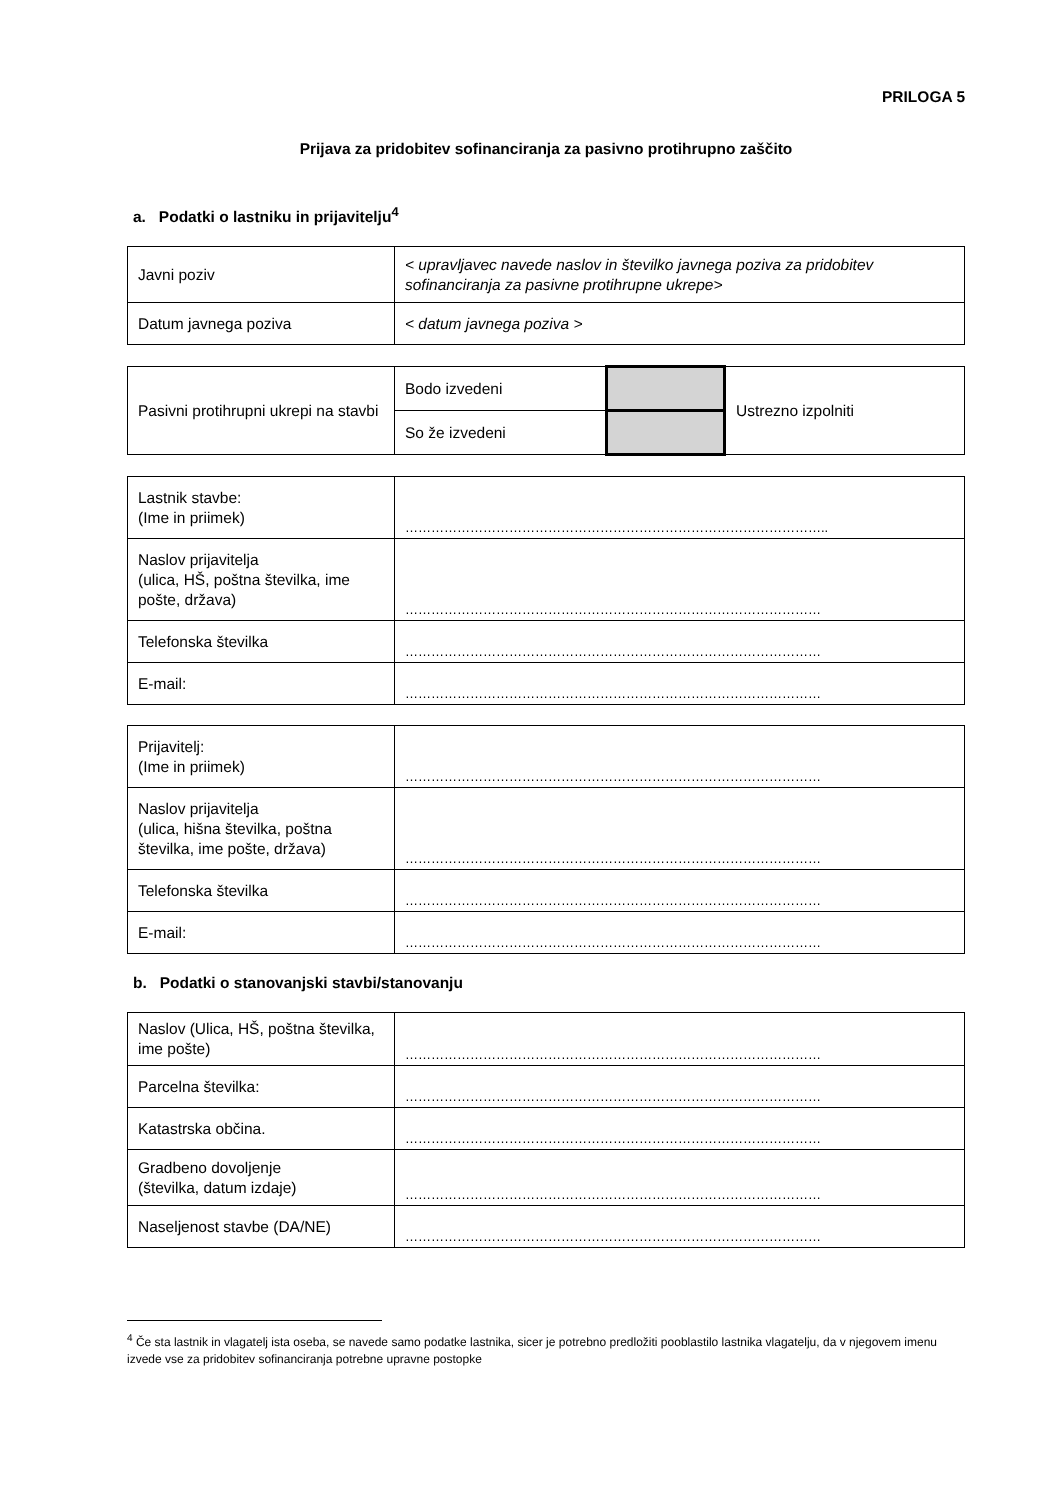PRILOGA 5
Prijava za pridobitev sofinanciranja za pasivno protihrupno zaščito
a. Podatki o lastniku in prijavitelju<sup>4</sup>
| Javni poziv | < upravljavec navede naslov in številko javnega poziva za pridobitev sofinanciranja za pasivne protihrupne ukrepe> |
| Datum javnega poziva | < datum javnega poziva > |
| Pasivni protihrupni ukrepi na stavbi | Bodo izvedeni | | Ustrezno izpolniti |
| | So že izvedeni | | |
| Lastnik stavbe: (Ime in priimek) | …………………………………………………………………………………….. |
| Naslov prijavitelja (ulica, HŠ, poštna številka, ime pošte, država) | …………………………………………………………………………………… |
| Telefonska številka | …………………………………………………………………………………… |
| E-mail: | …………………………………………………………………………………… |
| Prijavitelj: (Ime in priimek) | …………………………………………………………………………………… |
| Naslov prijavitelja (ulica, hišna številka, poštna številka, ime pošte, država) | …………………………………………………………………………………… |
| Telefonska številka | …………………………………………………………………………………… |
| E-mail: | …………………………………………………………………………………… |
b. Podatki o stanovanjski stavbi/stanovanju
| Naslov (Ulica, HŠ, poštna številka, ime pošte) | …………………………………………………………………………………… |
| Parcelna številka: | …………………………………………………………………………………… |
| Katastrska občina. | …………………………………………………………………………………… |
| Gradbeno dovoljenje (številka, datum izdaje) | …………………………………………………………………………………… |
| Naseljenost stavbe (DA/NE) | …………………………………………………………………………………… |
<sup>4</sup> Če sta lastnik in vlagatelj ista oseba, se navede samo podatke lastnika, sicer je potrebno predložiti pooblastilo lastnika vlagatelju, da v njegovem imenu izvede vse za pridobitev sofinanciranja potrebne upravne postopke